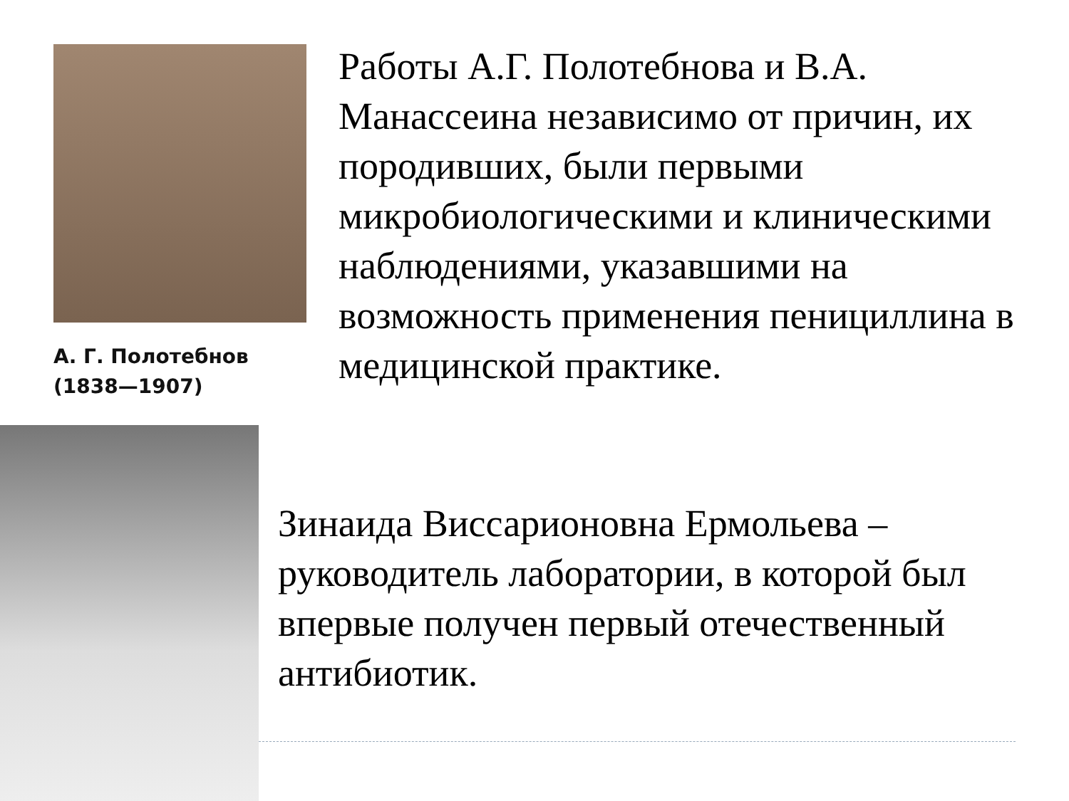А. Г. Полотебнов
(1838—1907)
Работы А.Г. Полотебнова и В.А. Манассеина независимо от причин, их породивших, были первыми микробиологическими и клиническими наблюдениями, указавшими на возможность применения пенициллина в медицинской практике.
Зинаида Виссарионовна Ермольева – руководитель лаборатории, в которой был впервые получен первый отечественный антибиотик.